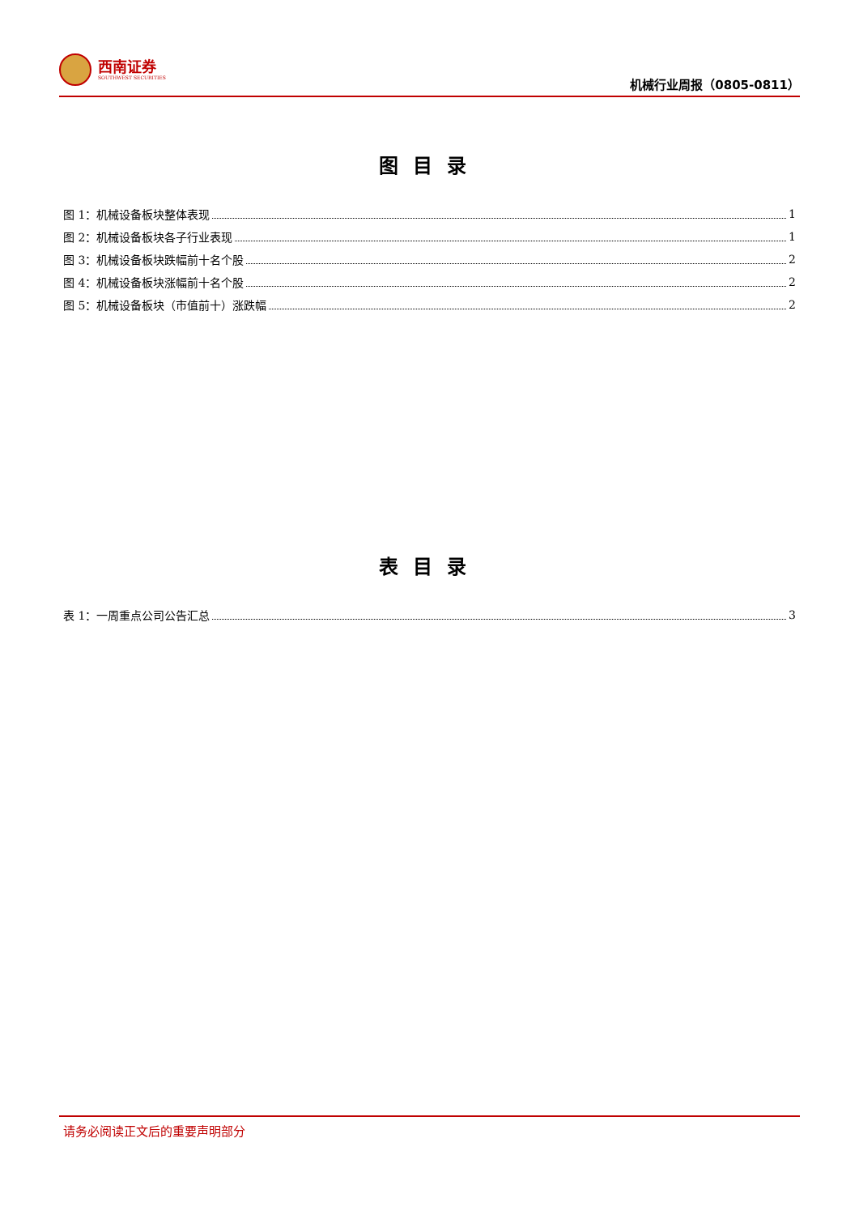西南证券
SOUTHWEST SECURITIES
机械行业周报（0805-0811）
图目录
图 1：机械设备板块整体表现 1
图 2：机械设备板块各子行业表现 1
图 3：机械设备板块跌幅前十名个股 2
图 4：机械设备板块涨幅前十名个股 2
图 5：机械设备板块（市值前十）涨跌幅 2
表目录
表 1：一周重点公司公告汇总 3
请务必阅读正文后的重要声明部分